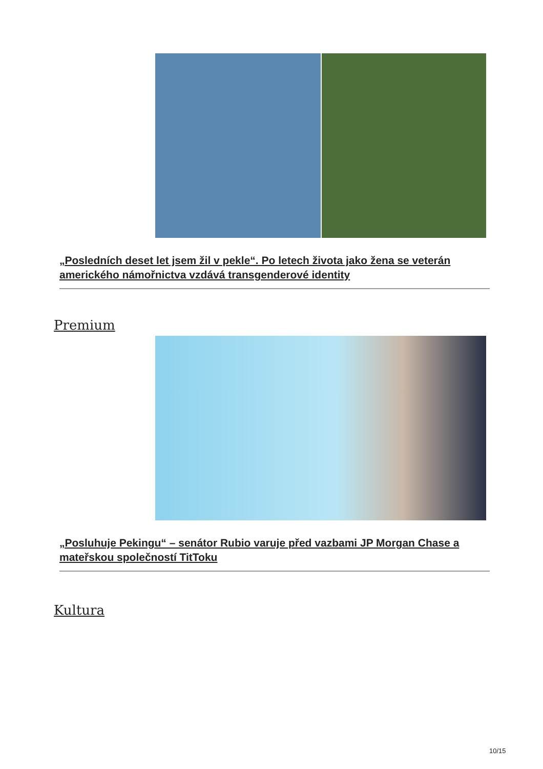„Posledních deset let jsem žil v pekle“. Po letech života jako žena se veterán amerického námořnictva vzdává transgenderové identity
Premium
„Posluhuje Pekingu“ – senátor Rubio varuje před vazbami JP Morgan Chase a mateřskou společností TitToku
Kultura
10/15